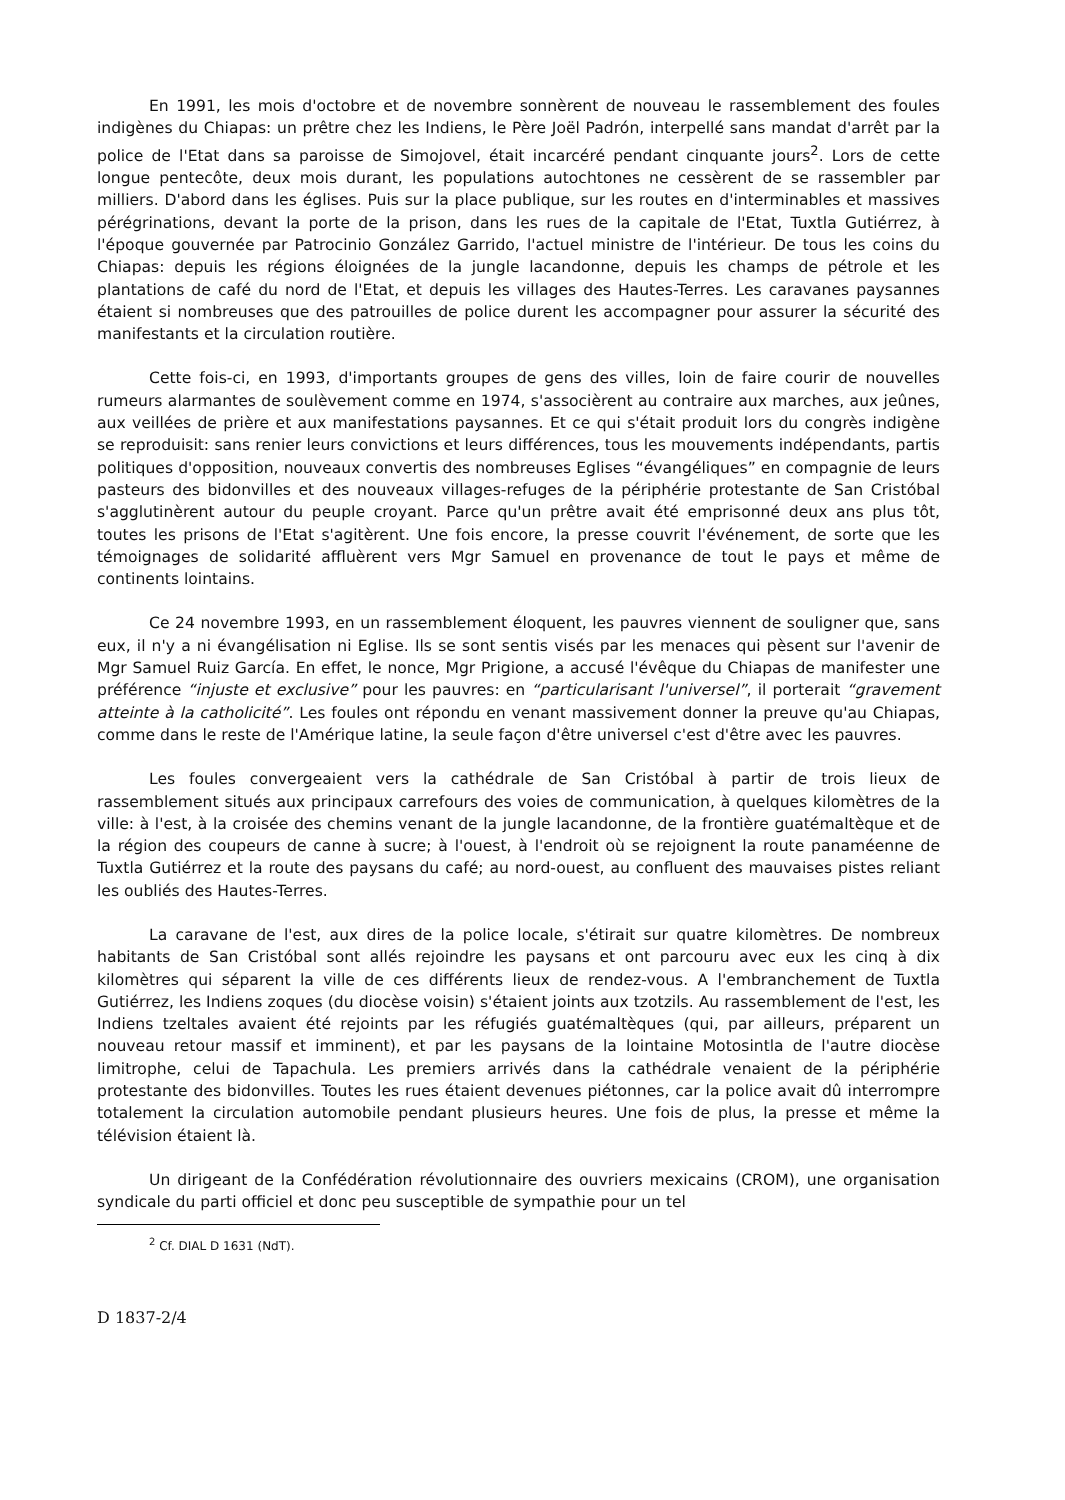En 1991, les mois d'octobre et de novembre sonnèrent de nouveau le rassemblement des foules indigènes du Chiapas: un prêtre chez les Indiens, le Père Joël Padrón, interpellé sans mandat d'arrêt par la police de l'Etat dans sa paroisse de Simojovel, était incarcéré pendant cinquante jours<sup>2</sup>. Lors de cette longue pentecôte, deux mois durant, les populations autochtones ne cessèrent de se rassembler par milliers. D'abord dans les églises. Puis sur la place publique, sur les routes en d'interminables et massives pérégrinations, devant la porte de la prison, dans les rues de la capitale de l'Etat, Tuxtla Gutiérrez, à l'époque gouvernée par Patrocinio González Garrido, l'actuel ministre de l'intérieur. De tous les coins du Chiapas: depuis les régions éloignées de la jungle lacandonne, depuis les champs de pétrole et les plantations de café du nord de l'Etat, et depuis les villages des Hautes-Terres. Les caravanes paysannes étaient si nombreuses que des patrouilles de police durent les accompagner pour assurer la sécurité des manifestants et la circulation routière.
Cette fois-ci, en 1993, d'importants groupes de gens des villes, loin de faire courir de nouvelles rumeurs alarmantes de soulèvement comme en 1974, s'associèrent au contraire aux marches, aux jeûnes, aux veillées de prière et aux manifestations paysannes. Et ce qui s'était produit lors du congrès indigène se reproduisit: sans renier leurs convictions et leurs différences, tous les mouvements indépendants, partis politiques d'opposition, nouveaux convertis des nombreuses Eglises “évangéliques” en compagnie de leurs pasteurs des bidonvilles et des nouveaux villages-refuges de la périphérie protestante de San Cristóbal s'agglutinèrent autour du peuple croyant. Parce qu'un prêtre avait été emprisonné deux ans plus tôt, toutes les prisons de l'Etat s'agitèrent. Une fois encore, la presse couvrit l'événement, de sorte que les témoignages de solidarité affluèrent vers Mgr Samuel en provenance de tout le pays et même de continents lointains.
Ce 24 novembre 1993, en un rassemblement éloquent, les pauvres viennent de souligner que, sans eux, il n'y a ni évangélisation ni Eglise. Ils se sont sentis visés par les menaces qui pèsent sur l'avenir de Mgr Samuel Ruiz García. En effet, le nonce, Mgr Prigione, a accusé l'évêque du Chiapas de manifester une préférence “injuste et exclusive” pour les pauvres: en “particularisant l'universel”, il porterait “gravement atteinte à la catholicité”. Les foules ont répondu en venant massivement donner la preuve qu'au Chiapas, comme dans le reste de l'Amérique latine, la seule façon d'être universel c'est d'être avec les pauvres.
Les foules convergeaient vers la cathédrale de San Cristóbal à partir de trois lieux de rassemblement situés aux principaux carrefours des voies de communication, à quelques kilomètres de la ville: à l'est, à la croisée des chemins venant de la jungle lacandonne, de la frontière guatémaltèque et de la région des coupeurs de canne à sucre; à l'ouest, à l'endroit où se rejoignent la route panaméenne de Tuxtla Gutiérrez et la route des paysans du café; au nord-ouest, au confluent des mauvaises pistes reliant les oubliés des Hautes-Terres.
La caravane de l'est, aux dires de la police locale, s'étirait sur quatre kilomètres. De nombreux habitants de San Cristóbal sont allés rejoindre les paysans et ont parcouru avec eux les cinq à dix kilomètres qui séparent la ville de ces différents lieux de rendez-vous. A l'embranchement de Tuxtla Gutiérrez, les Indiens zoques (du diocèse voisin) s'étaient joints aux tzotzils. Au rassemblement de l'est, les Indiens tzeltales avaient été rejoints par les réfugiés guatémaltèques (qui, par ailleurs, préparent un nouveau retour massif et imminent), et par les paysans de la lointaine Motosintla de l'autre diocèse limitrophe, celui de Tapachula. Les premiers arrivés dans la cathédrale venaient de la périphérie protestante des bidonvilles. Toutes les rues étaient devenues piétonnes, car la police avait dû interrompre totalement la circulation automobile pendant plusieurs heures. Une fois de plus, la presse et même la télévision étaient là.
Un dirigeant de la Confédération révolutionnaire des ouvriers mexicains (CROM), une organisation syndicale du parti officiel et donc peu susceptible de sympathie pour un tel
<sup>2</sup> Cf. DIAL D 1631 (NdT).
D 1837-2/4